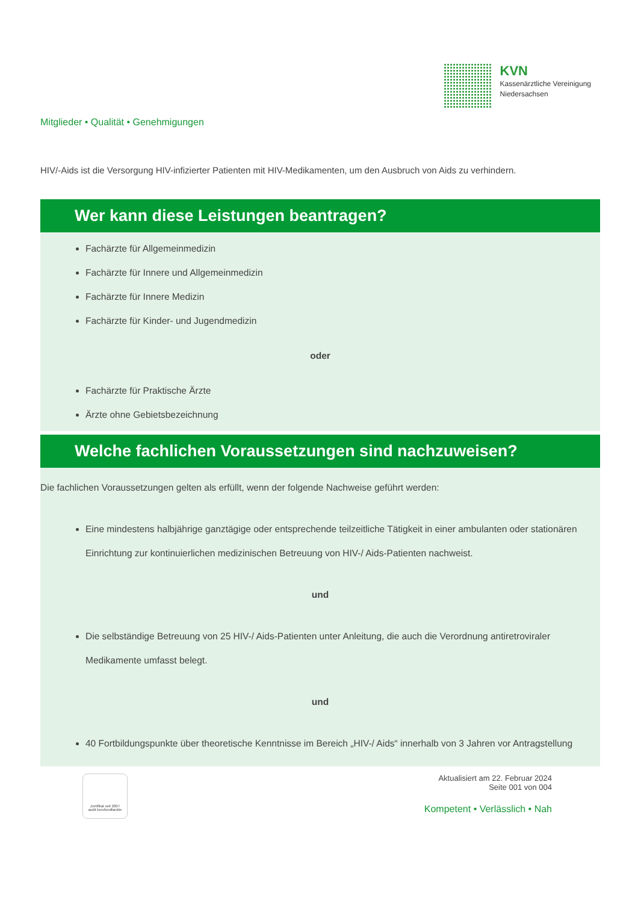KVN
Kassenärztliche Vereinigung
Niedersachsen
Mitglieder • Qualität • Genehmigungen
HIV/-Aids ist die Versorgung HIV-infizierter Patienten mit HIV-Medikamenten, um den Ausbruch von Aids zu verhindern.
Wer kann diese Leistungen beantragen?
Fachärzte für Allgemeinmedizin
Fachärzte für Innere und Allgemeinmedizin
Fachärzte für Innere Medizin
Fachärzte für Kinder- und Jugendmedizin
oder
Fachärzte für Praktische Ärzte
Ärzte ohne Gebietsbezeichnung
Welche fachlichen Voraussetzungen sind nachzuweisen?
Die fachlichen Voraussetzungen gelten als erfüllt, wenn der folgende Nachweise geführt werden:
Eine mindestens halbjährige ganztägige oder entsprechende teilzeitliche Tätigkeit in einer ambulanten oder stationären Einrichtung zur kontinuierlichen medizinischen Betreuung von HIV-/ Aids-Patienten nachweist.
und
Die selbständige Betreuung von 25 HIV-/ Aids-Patienten unter Anleitung, die auch die Verordnung antiretroviraler Medikamente umfasst belegt.
und
40 Fortbildungspunkte über theoretische Kenntnisse im Bereich „HIV-/ Aids“ innerhalb von 3 Jahren vor Antragstellung
Zertifikat seit 2007
audit berufundfamilie
Aktualisiert am 22. Februar 2024
Seite 001 von 004
Kompetent • Verlässlich • Nah